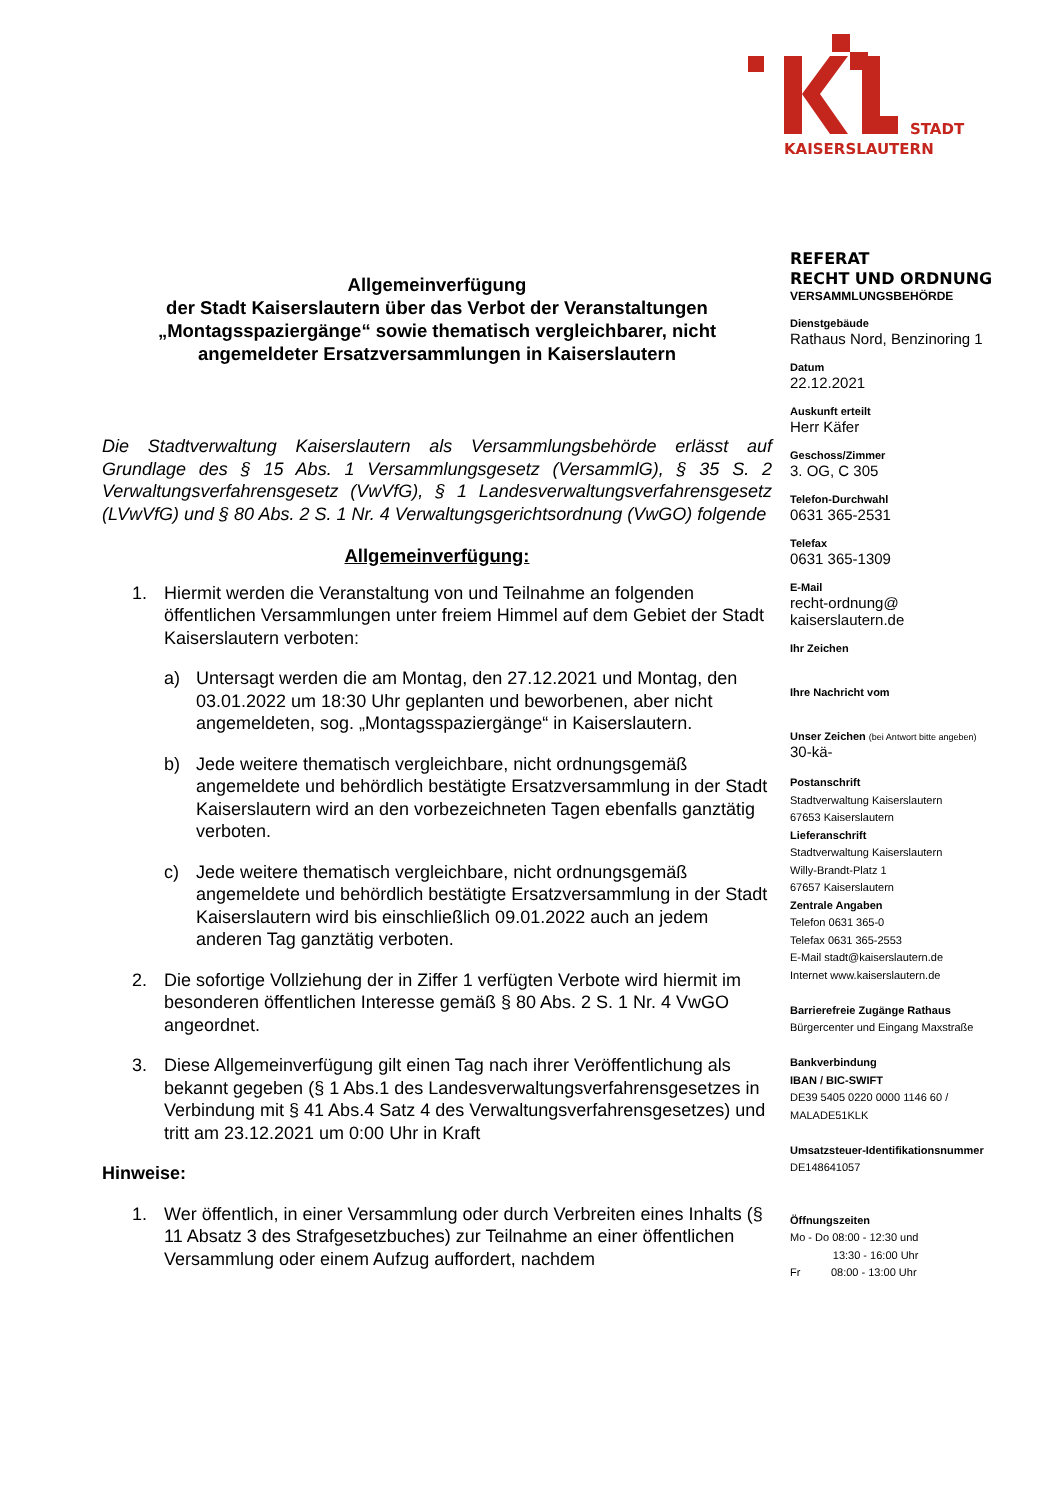STADT
KAISERSLAUTERN
Allgemeinverfügung
der Stadt Kaiserslautern über das Verbot der Veranstaltungen „Montagsspaziergänge“ sowie thematisch vergleichbarer, nicht angemeldeter Ersatzversammlungen in Kaiserslautern
Die Stadtverwaltung Kaiserslautern als Versammlungsbehörde erlässt auf Grundlage des § 15 Abs. 1 Versammlungsgesetz (VersammlG), § 35 S. 2 Verwaltungsverfahrensgesetz (VwVfG), § 1 Landesverwaltungsverfahrensgesetz (LVwVfG) und § 80 Abs. 2 S. 1 Nr. 4 Verwaltungsgerichtsordnung (VwGO) folgende
Allgemeinverfügung:
1. Hiermit werden die Veranstaltung von und Teilnahme an folgenden öffentlichen Versammlungen unter freiem Himmel auf dem Gebiet der Stadt Kaiserslautern verboten:
a) Untersagt werden die am Montag, den 27.12.2021 und Montag, den 03.01.2022 um 18:30 Uhr geplanten und beworbenen, aber nicht angemeldeten, sog. „Montagsspaziergänge“ in Kaiserslautern.
b) Jede weitere thematisch vergleichbare, nicht ordnungsgemäß angemeldete und behördlich bestätigte Ersatzversammlung in der Stadt Kaiserslautern wird an den vorbezeichneten Tagen ebenfalls ganztätig verboten.
c) Jede weitere thematisch vergleichbare, nicht ordnungsgemäß angemeldete und behördlich bestätigte Ersatzversammlung in der Stadt Kaiserslautern wird bis einschließlich 09.01.2022 auch an jedem anderen Tag ganztätig verboten.
2. Die sofortige Vollziehung der in Ziffer 1 verfügten Verbote wird hiermit im besonderen öffentlichen Interesse gemäß § 80 Abs. 2 S. 1 Nr. 4 VwGO angeordnet.
3. Diese Allgemeinverfügung gilt einen Tag nach ihrer Veröffentlichung als bekannt gegeben (§ 1 Abs.1 des Landesverwaltungsverfahrensgesetzes in Verbindung mit § 41 Abs.4 Satz 4 des Verwaltungsverfahrensgesetzes) und tritt am 23.12.2021 um 0:00 Uhr in Kraft
Hinweise:
1. Wer öffentlich, in einer Versammlung oder durch Verbreiten eines Inhalts (§ 11 Absatz 3 des Strafgesetzbuches) zur Teilnahme an einer öffentlichen Versammlung oder einem Aufzug auffordert, nachdem
REFERAT
RECHT UND ORDNUNG
VERSAMMLUNGSBEHÖRDE
Dienstgebäude
Rathaus Nord, Benzinoring 1
Datum
22.12.2021
Auskunft erteilt
Herr Käfer
Geschoss/Zimmer
3. OG, C 305
Telefon-Durchwahl
0631 365-2531
Telefax
0631 365-1309
E-Mail
recht-ordnung@
kaiserslautern.de
Ihr Zeichen
Ihre Nachricht vom
Unser Zeichen (bei Antwort bitte angeben)
30-kä-
Postanschrift
Stadtverwaltung Kaiserslautern
67653 Kaiserslautern
Lieferanschrift
Stadtverwaltung Kaiserslautern
Willy-Brandt-Platz 1
67657 Kaiserslautern
Zentrale Angaben
Telefon 0631 365-0
Telefax 0631 365-2553
E-Mail stadt@kaiserslautern.de
Internet www.kaiserslautern.de
Barrierefreie Zugänge Rathaus
Bürgercenter und Eingang Maxstraße
Bankverbindung
IBAN / BIC-SWIFT
DE39 5405 0220 0000 1146 60 /
MALADE51KLK
Umsatzsteuer-Identifikationsnummer
DE148641057
Öffnungszeiten
Mo - Do 08:00 - 12:30 und
13:30 - 16:00 Uhr
Fr 08:00 - 13:00 Uhr